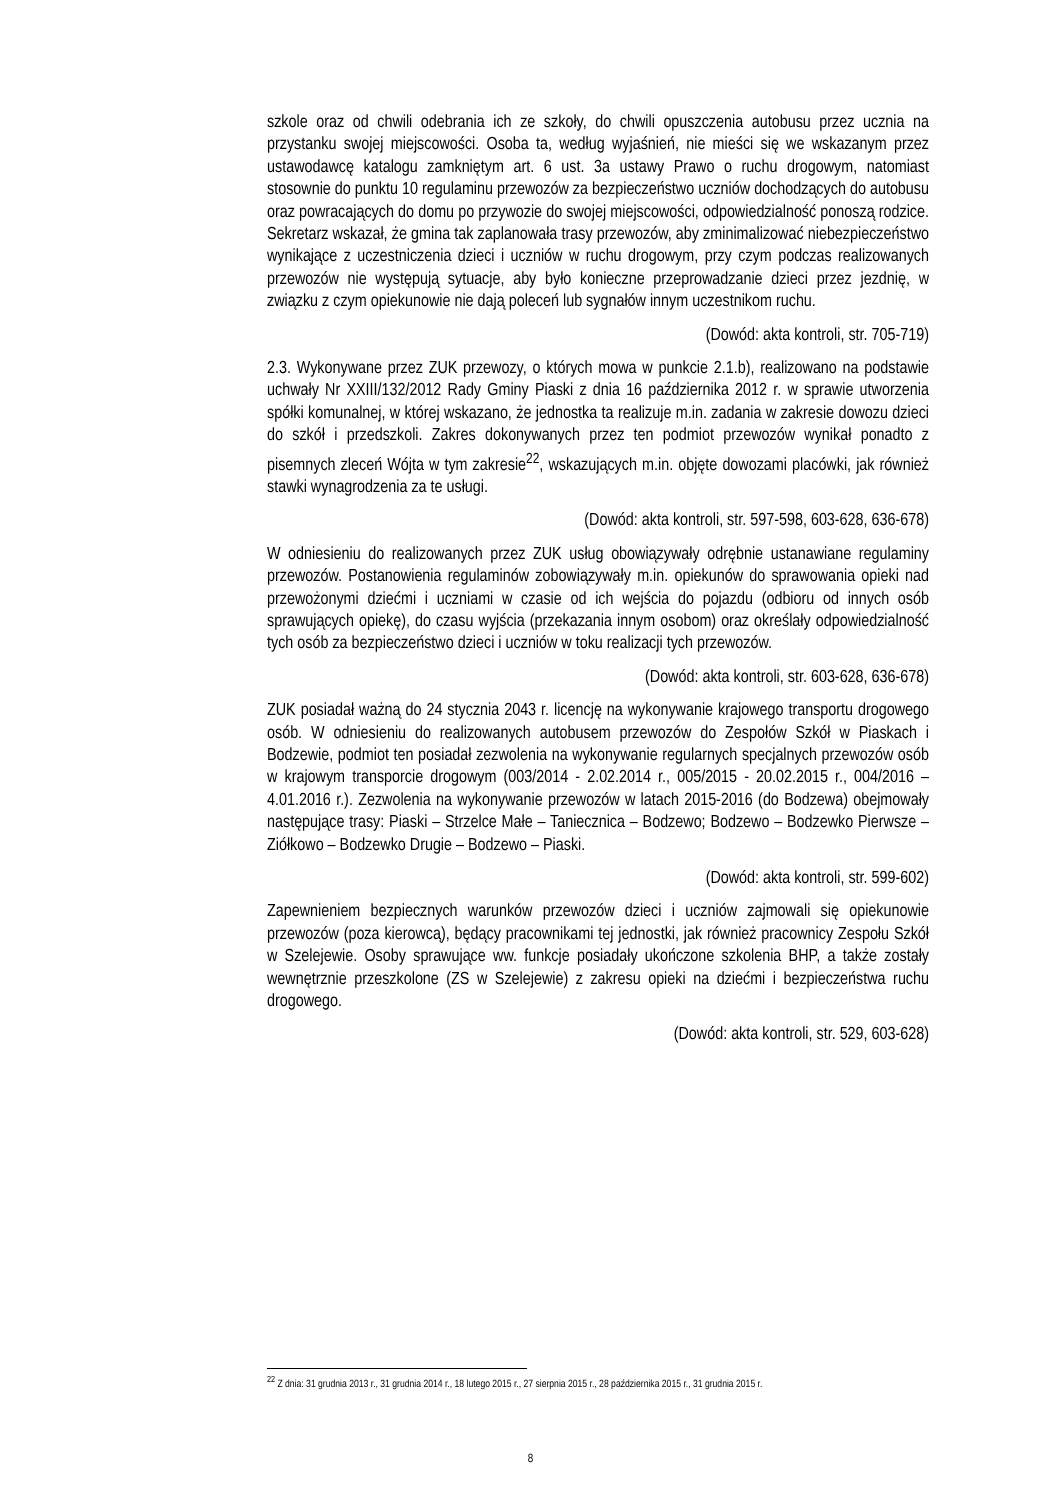szkole oraz od chwili odebrania ich ze szkoły, do chwili opuszczenia autobusu przez ucznia na przystanku swojej miejscowości. Osoba ta, według wyjaśnień, nie mieści się we wskazanym przez ustawodawcę katalogu zamkniętym art. 6 ust. 3a ustawy Prawo o ruchu drogowym, natomiast stosownie do punktu 10 regulaminu przewozów za bezpieczeństwo uczniów dochodzących do autobusu oraz powracających do domu po przywozie do swojej miejscowości, odpowiedzialność ponoszą rodzice. Sekretarz wskazał, że gmina tak zaplanowała trasy przewozów, aby zminimalizować niebezpieczeństwo wynikające z uczestniczenia dzieci i uczniów w ruchu drogowym, przy czym podczas realizowanych przewozów nie występują sytuacje, aby było konieczne przeprowadzanie dzieci przez jezdnię, w związku z czym opiekunowie nie dają poleceń lub sygnałów innym uczestnikom ruchu.
(Dowód: akta kontroli, str. 705-719)
2.3. Wykonywane przez ZUK przewozy, o których mowa w punkcie 2.1.b), realizowano na podstawie uchwały Nr XXIII/132/2012 Rady Gminy Piaski z dnia 16 października 2012 r. w sprawie utworzenia spółki komunalnej, w której wskazano, że jednostka ta realizuje m.in. zadania w zakresie dowozu dzieci do szkół i przedszkoli. Zakres dokonywanych przez ten podmiot przewozów wynikał ponadto z pisemnych zleceń Wójta w tym zakresie<sup>22</sup>, wskazujących m.in. objęte dowozami placówki, jak również stawki wynagrodzenia za te usługi.
(Dowód: akta kontroli, str. 597-598, 603-628, 636-678)
W odniesieniu do realizowanych przez ZUK usług obowiązywały odrębnie ustanawiane regulaminy przewozów. Postanowienia regulaminów zobowiązywały m.in. opiekunów do sprawowania opieki nad przewożonymi dziećmi i uczniami w czasie od ich wejścia do pojazdu (odbioru od innych osób sprawujących opiekę), do czasu wyjścia (przekazania innym osobom) oraz określały odpowiedzialność tych osób za bezpieczeństwo dzieci i uczniów w toku realizacji tych przewozów.
(Dowód: akta kontroli, str. 603-628, 636-678)
ZUK posiadał ważną do 24 stycznia 2043 r. licencję na wykonywanie krajowego transportu drogowego osób. W odniesieniu do realizowanych autobusem przewozów do Zespołów Szkół w Piaskach i Bodzewie, podmiot ten posiadał zezwolenia na wykonywanie regularnych specjalnych przewozów osób w krajowym transporcie drogowym (003/2014 - 2.02.2014 r., 005/2015 - 20.02.2015 r., 004/2016 – 4.01.2016 r.). Zezwolenia na wykonywanie przewozów w latach 2015-2016 (do Bodzewa) obejmowały następujące trasy: Piaski – Strzelce Małe – Taniecznica – Bodzewo; Bodzewo – Bodzewko Pierwsze – Ziółkowo – Bodzewko Drugie – Bodzewo – Piaski.
(Dowód: akta kontroli, str. 599-602)
Zapewnieniem bezpiecznych warunków przewozów dzieci i uczniów zajmowali się opiekunowie przewozów (poza kierowcą), będący pracownikami tej jednostki, jak również pracownicy Zespołu Szkół w Szelejewie. Osoby sprawujące ww. funkcje posiadały ukończone szkolenia BHP, a także zostały wewnętrznie przeszkolone (ZS w Szelejewie) z zakresu opieki na dziećmi i bezpieczeństwa ruchu drogowego.
(Dowód: akta kontroli, str. 529, 603-628)
<sup>22</sup> Z dnia: 31 grudnia 2013 r., 31 grudnia 2014 r., 18 lutego 2015 r., 27 sierpnia 2015 r., 28 października 2015 r., 31 grudnia 2015 r.
8